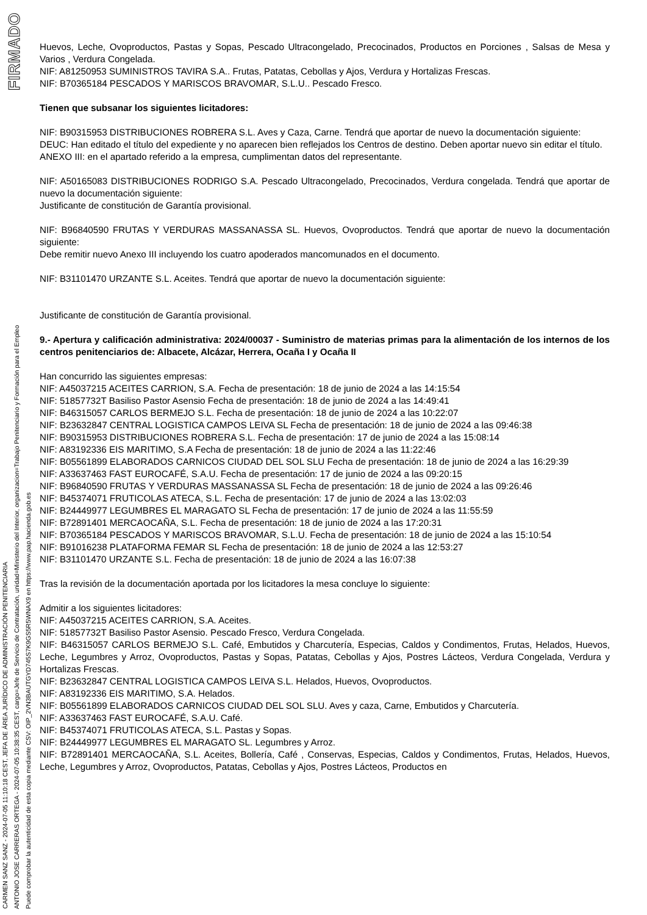FIRMADO
CARMEN SANZ SANZ - 2024-07-05 11:10:18 CEST, JEFA DE ÁREA JURÍDICO DE ADMINISTRACIÓN PENITENCIARIA
ANTONIO JOSE CARRERAS ORTEGA - 2024-07-05 10:38:35 CEST, cargo=Jefe de Servicio de Contratación, unidad=Ministerio del Interior, organizacion=Trabajo Penitenciario y Formación para el Empleo
Puede comprobar la autenticidad de esta copia mediante CSV: OIP_2VN3BAUTGYD745S7K9GS5R5WNAX9 en https://www.pap.hacienda.gob.es
Huevos, Leche, Ovoproductos, Pastas y Sopas, Pescado Ultracongelado, Precocinados, Productos en Porciones , Salsas de Mesa y Varios , Verdura Congelada.
NIF: A81250953 SUMINISTROS TAVIRA S.A.. Frutas, Patatas, Cebollas y Ajos, Verdura y Hortalizas Frescas.
NIF: B70365184 PESCADOS Y MARISCOS BRAVOMAR, S.L.U.. Pescado Fresco.
Tienen que subsanar los siguientes licitadores:
NIF: B90315953 DISTRIBUCIONES ROBRERA S.L. Aves y Caza, Carne. Tendrá que aportar de nuevo la documentación siguiente:
DEUC: Han editado el título del expediente y no aparecen bien reflejados los Centros de destino. Deben aportar nuevo sin editar el título.
ANEXO III: en el apartado referido a la empresa, cumplimentan datos del representante.
NIF: A50165083 DISTRIBUCIONES RODRIGO S.A. Pescado Ultracongelado, Precocinados, Verdura congelada. Tendrá que aportar de nuevo la documentación siguiente:
Justificante de constitución de Garantía provisional.
NIF: B96840590 FRUTAS Y VERDURAS MASSANASSA SL. Huevos, Ovoproductos. Tendrá que aportar de nuevo la documentación siguiente:
Debe remitir nuevo Anexo III incluyendo los cuatro apoderados mancomunados en el documento.
NIF: B31101470 URZANTE S.L. Aceites. Tendrá que aportar de nuevo la documentación siguiente:
Justificante de constitución de Garantía provisional.
9.- Apertura y calificación administrativa: 2024/00037 - Suministro de materias primas para la alimentación de los internos de los centros penitenciarios de: Albacete, Alcázar, Herrera, Ocaña I y Ocaña II
Han concurrido las siguientes empresas:
NIF: A45037215 ACEITES CARRION, S.A. Fecha de presentación: 18 de junio de 2024 a las 14:15:54
NIF: 51857732T Basiliso Pastor Asensio Fecha de presentación: 18 de junio de 2024 a las 14:49:41
NIF: B46315057 CARLOS BERMEJO S.L. Fecha de presentación: 18 de junio de 2024 a las 10:22:07
NIF: B23632847 CENTRAL LOGISTICA CAMPOS LEIVA SL Fecha de presentación: 18 de junio de 2024 a las 09:46:38
NIF: B90315953 DISTRIBUCIONES ROBRERA S.L. Fecha de presentación: 17 de junio de 2024 a las 15:08:14
NIF: A83192336 EIS MARITIMO, S.A Fecha de presentación: 18 de junio de 2024 a las 11:22:46
NIF: B05561899 ELABORADOS CARNICOS CIUDAD DEL SOL SLU Fecha de presentación: 18 de junio de 2024 a las 16:29:39
NIF: A33637463 FAST EUROCAFÉ, S.A.U. Fecha de presentación: 17 de junio de 2024 a las 09:20:15
NIF: B96840590 FRUTAS Y VERDURAS MASSANASSA SL Fecha de presentación: 18 de junio de 2024 a las 09:26:46
NIF: B45374071 FRUTICOLAS ATECA, S.L. Fecha de presentación: 17 de junio de 2024 a las 13:02:03
NIF: B24449977 LEGUMBRES EL MARAGATO SL Fecha de presentación: 17 de junio de 2024 a las 11:55:59
NIF: B72891401 MERCAOCAÑA, S.L. Fecha de presentación: 18 de junio de 2024 a las 17:20:31
NIF: B70365184 PESCADOS Y MARISCOS BRAVOMAR, S.L.U. Fecha de presentación: 18 de junio de 2024 a las 15:10:54
NIF: B91016238 PLATAFORMA FEMAR SL Fecha de presentación: 18 de junio de 2024 a las 12:53:27
NIF: B31101470 URZANTE S.L. Fecha de presentación: 18 de junio de 2024 a las 16:07:38
Tras la revisión de la documentación aportada por los licitadores la mesa concluye lo siguiente:
Admitir a los siguientes licitadores:
NIF: A45037215 ACEITES CARRION, S.A. Aceites.
NIF: 51857732T Basiliso Pastor Asensio. Pescado Fresco, Verdura Congelada.
NIF: B46315057 CARLOS BERMEJO S.L. Café, Embutidos y Charcutería, Especias, Caldos y Condimentos, Frutas, Helados, Huevos, Leche, Legumbres y Arroz, Ovoproductos, Pastas y Sopas, Patatas, Cebollas y Ajos, Postres Lácteos, Verdura Congelada, Verdura y Hortalizas Frescas.
NIF: B23632847 CENTRAL LOGISTICA CAMPOS LEIVA S.L. Helados, Huevos, Ovoproductos.
NIF: A83192336 EIS MARITIMO, S.A. Helados.
NIF: B05561899 ELABORADOS CARNICOS CIUDAD DEL SOL SLU. Aves y caza, Carne, Embutidos y Charcutería.
NIF: A33637463 FAST EUROCAFÉ, S.A.U. Café.
NIF: B45374071 FRUTICOLAS ATECA, S.L. Pastas y Sopas.
NIF: B24449977 LEGUMBRES EL MARAGATO SL. Legumbres y Arroz.
NIF: B72891401 MERCAOCAÑA, S.L. Aceites, Bollería, Café , Conservas, Especias, Caldos y Condimentos, Frutas, Helados, Huevos, Leche, Legumbres y Arroz, Ovoproductos, Patatas, Cebollas y Ajos, Postres Lácteos, Productos en